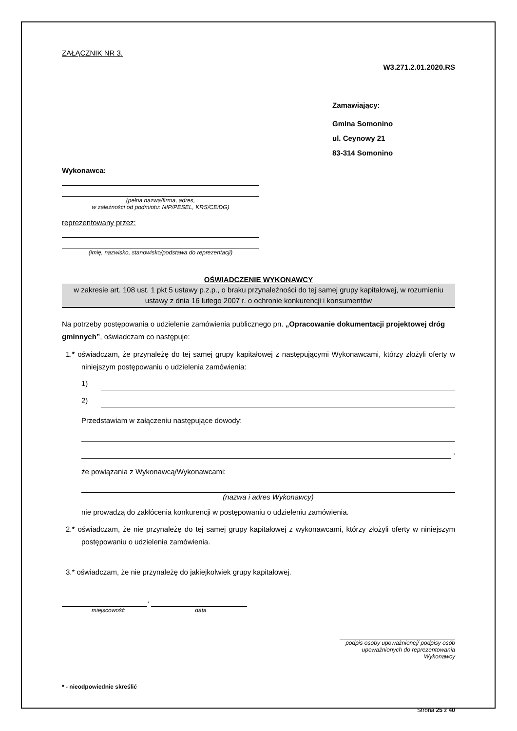ZAŁĄCZNIK NR 3.
W3.271.2.01.2020.RS
Zamawiający:
Gmina Somonino
ul. Ceynowy 21
83-314 Somonino
Wykonawca:
(pełna nazwa/firma, adres,
w zależności od podmiotu: NIP/PESEL, KRS/CEiDG)
reprezentowany przez:
(imię, nazwisko, stanowisko/podstawa do reprezentacji)
OŚWIADCZENIE WYKONAWCY
w zakresie art. 108 ust. 1 pkt 5 ustawy p.z.p., o braku przynależności do tej samej grupy kapitałowej, w rozumieniu ustawy z dnia 16 lutego 2007 r. o ochronie konkurencji i konsumentów
Na potrzeby postępowania o udzielenie zamówienia publicznego pn. „Opracowanie dokumentacji projektowej dróg gminnych”, oświadczam co następuje:
1.* oświadczam, że przynależę do tej samej grupy kapitałowej z następującymi Wykonawcami, którzy złożyli oferty w niniejszym postępowaniu o udzielenia zamówienia:
1)
2)
Przedstawiam w załączeniu następujące dowody:
,
że powiązania z Wykonawcą/Wykonawcami:
(nazwa i adres Wykonawcy)
nie prowadzą do zakłócenia konkurencji w postępowaniu o udzieleniu zamówienia.
2.* oświadczam, że nie przynależę do tej samej grupy kapitałowej z wykonawcami, którzy złożyli oferty w niniejszym postępowaniu o udzielenia zamówienia.
3.* oświadczam, że nie przynależę do jakiejkolwiek grupy kapitałowej.
,
miejscowość data
podpis osoby upoważnionej/ podpisy osób
upoważnionych do reprezentowania Wykonawcy
* - nieodpowiednie skreślić
Strona 25 z 40